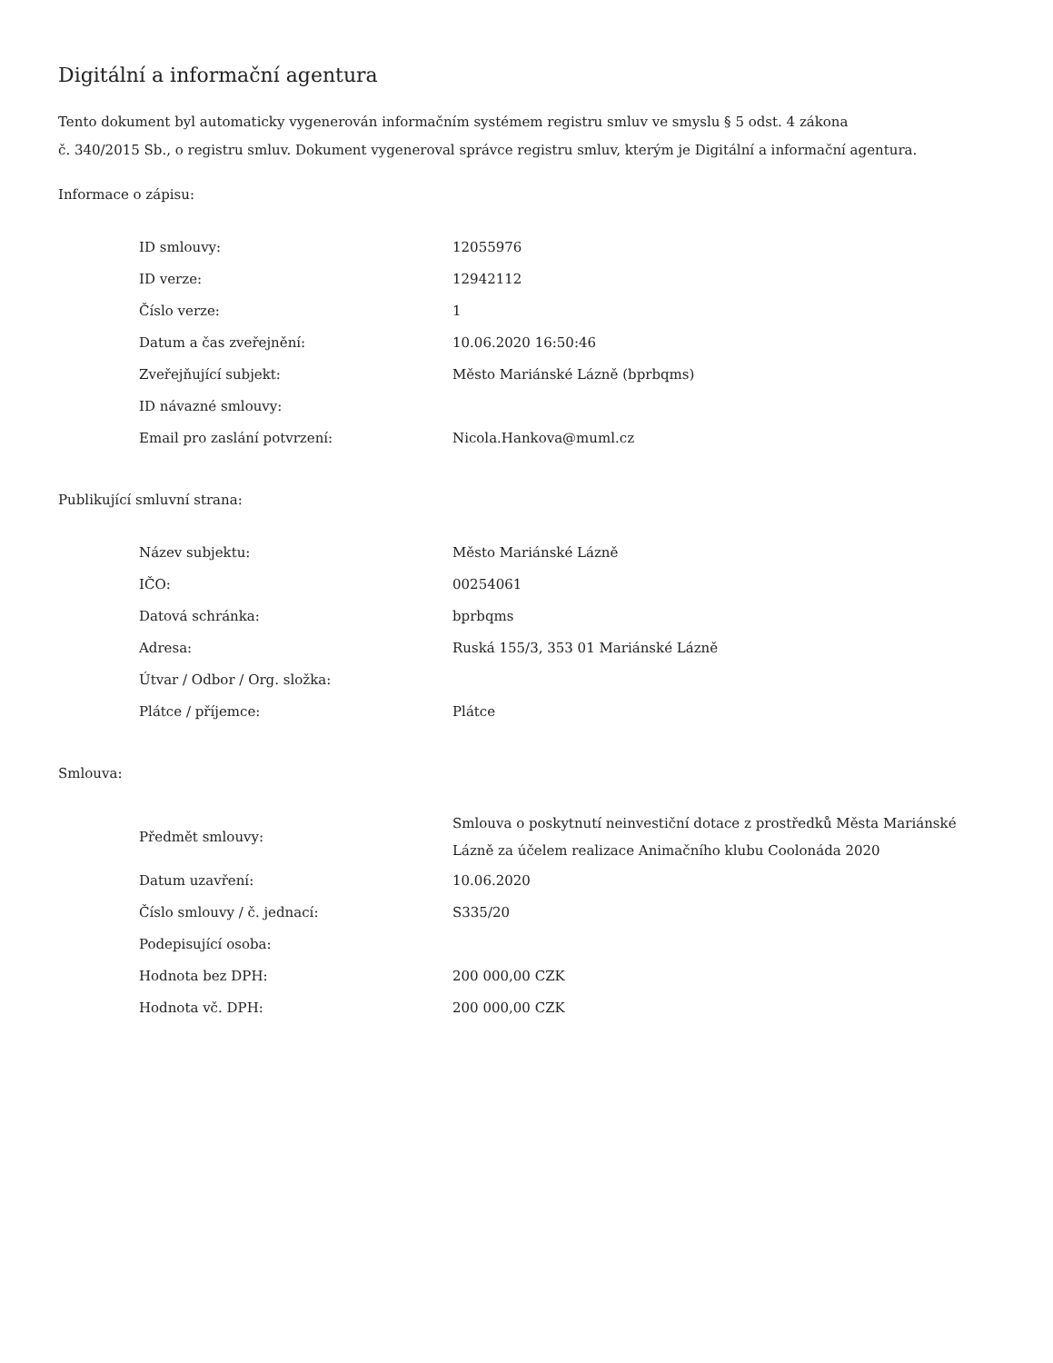Digitální a informační agentura
Tento dokument byl automaticky vygenerován informačním systémem registru smluv ve smyslu § 5 odst. 4 zákona
č. 340/2015 Sb., o registru smluv. Dokument vygeneroval správce registru smluv, kterým je Digitální a informační agentura.
Informace o zápisu:
| ID smlouvy: | 12055976 |
| ID verze: | 12942112 |
| Číslo verze: | 1 |
| Datum a čas zveřejnění: | 10.06.2020 16:50:46 |
| Zveřejňující subjekt: | Město Mariánské Lázně (bprbqms) |
| ID návazné smlouvy: | |
| Email pro zaslání potvrzení: | Nicola.Hankova@muml.cz |
Publikující smluvní strana:
| Název subjektu: | Město Mariánské Lázně |
| IČO: | 00254061 |
| Datová schránka: | bprbqms |
| Adresa: | Ruská 155/3, 353 01 Mariánské Lázně |
| Útvar / Odbor / Org. složka: | |
| Plátce / příjemce: | Plátce |
Smlouva:
| Předmět smlouvy: | Smlouva o poskytnutí neinvestiční dotace z prostředků Města Mariánské Lázně za účelem realizace Animačního klubu Coolonáda 2020 |
| Datum uzavření: | 10.06.2020 |
| Číslo smlouvy / č. jednací: | S335/20 |
| Podepisující osoba: | |
| Hodnota bez DPH: | 200 000,00 CZK |
| Hodnota vč. DPH: | 200 000,00 CZK |